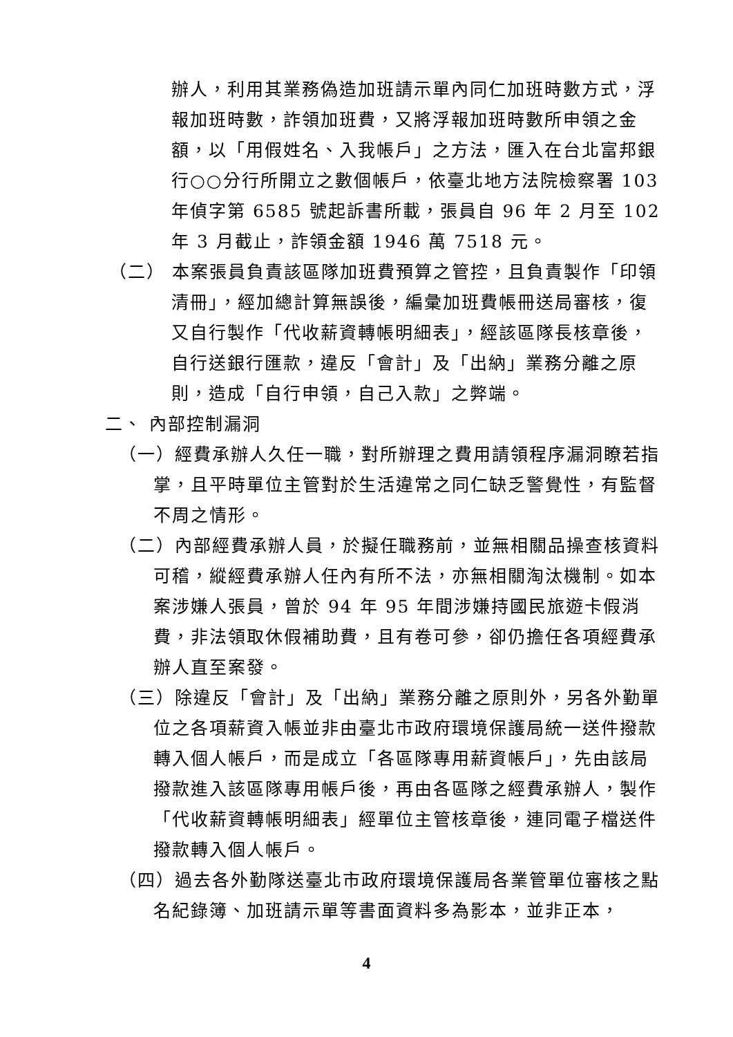辦人，利用其業務偽造加班請示單內同仁加班時數方式，浮報加班時數，詐領加班費，又將浮報加班時數所申領之金額，以「用假姓名、入我帳戶」之方法，匯入在台北富邦銀行○○分行所開立之數個帳戶，依臺北地方法院檢察署 103 年偵字第 6585 號起訴書所載，張員自 96 年 2 月至 102 年 3 月截止，詐領金額 1946 萬 7518 元。
（二） 本案張員負責該區隊加班費預算之管控，且負責製作「印領清冊」，經加總計算無誤後，編彙加班費帳冊送局審核，復又自行製作「代收薪資轉帳明細表」，經該區隊長核章後，自行送銀行匯款，違反「會計」及「出納」業務分離之原則，造成「自行申領，自己入款」之弊端。
二、 內部控制漏洞
（一）經費承辦人久任一職，對所辦理之費用請領程序漏洞瞭若指掌，且平時單位主管對於生活違常之同仁缺乏警覺性，有監督不周之情形。
（二）內部經費承辦人員，於擬任職務前，並無相關品操查核資料可稽，縱經費承辦人任內有所不法，亦無相關淘汰機制。如本案涉嫌人張員，曾於 94 年 95 年間涉嫌持國民旅遊卡假消費，非法領取休假補助費，且有卷可參，卻仍擔任各項經費承辦人直至案發。
（三）除違反「會計」及「出納」業務分離之原則外，另各外勤單位之各項薪資入帳並非由臺北市政府環境保護局統一送件撥款轉入個人帳戶，而是成立「各區隊專用薪資帳戶」，先由該局撥款進入該區隊專用帳戶後，再由各區隊之經費承辦人，製作「代收薪資轉帳明細表」經單位主管核章後，連同電子檔送件撥款轉入個人帳戶。
（四）過去各外勤隊送臺北市政府環境保護局各業管單位審核之點名紀錄簿、加班請示單等書面資料多為影本，並非正本，
4